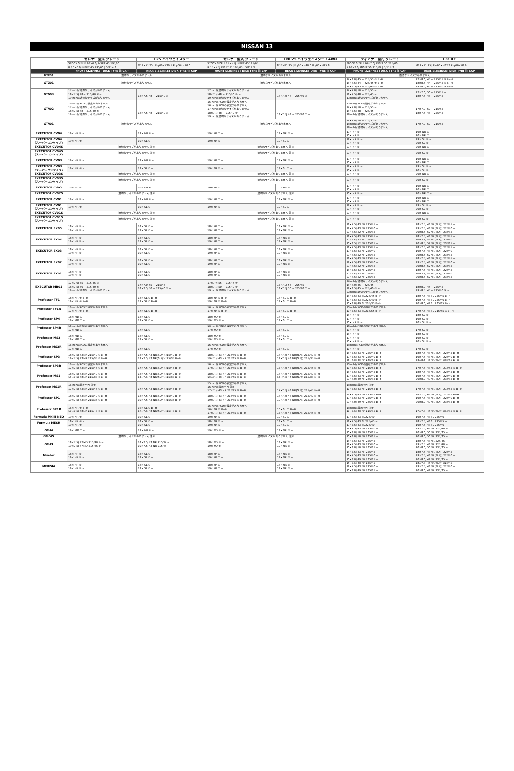NISSAN 13
| | セレナ 型式 グレード | C25 ハイウェイスター | セレナ 型式 グレード | CNC25 ハイウェイスター / 4WD | ティアナ 型式 グレード | L33 XE |
| --- | --- | --- | --- | --- | --- | --- |
| | STOCK SIZE F 16×6.0J INSET 45 195/60 R 16×6.0J INSET 45 195/60 / 5/114.3 | M12×P1.25 / F:φ66×H39.5 R:φ66×H10.0 | STOCK SIZE F 15×5.5J INSET 45 195/65 R 15×5.5J INSET 45 195/65 / 5/114.3 | M12×P1.25 / F:φ66×H40.0 R:φ66×H25.8 | STOCK SIZE F 16×7.0J INSET 50 215/60 R 16×7.0J INSET 50 215/60 / 5/114.3 | M12×P1.25 / F:φ66×H32.7 R:φ66×H9.9 |
| | FRONT SIZE/INSET DISK TYRE 注 CAP | REAR SIZE/INSET DISK TYRE 注 CAP | FRONT SIZE/INSET DISK TYRE 注 CAP | REAR SIZE/INSET DISK TYRE 注 CAP | FRONT SIZE/INSET DISK TYRE 注 CAP | REAR SIZE/INSET DISK TYRE 注 CAP |
| GTF01 | 適切なサイズがありません | | 適切なサイズがありません | | 適切なサイズがありません | |
| GTX01 | 適切なサイズがありません | | 適切なサイズがありません | | 17×8.0J 45 − 215/55 ⑤ B−H 18×8.5J 44 − 225/45 ⑤ B−H 19×8.5J 45 − 225/40 ⑤ B−H | 17×8.0J 45 − 215/55 ⑥ B−H 18×8.5J 44 − 225/45 ⑥ B−H 19×8.5J 45 − 225/40 ⑤ B−H |
| GTV03 | 17inchは適切なサイズがありません 18×7.5J 48 − 215/40 ⑥ − 19inchは適切なサイズがありません | 18×7.5J 48 − 215/40 ⑦ − | 17inchは適切なサイズがありません 18×7.5J 48 − 215/40 ⑥ − 19inchは適切なサイズがありません | 18×7.5J 48 − 215/40 ⑦ − | 17×7.0J 50 − 215/55 − 18×7.5J 48 − 225/45 − 19inchは適切なサイズがありません | 17×7.0J 50 − 215/55 − 18×7.5J 48 − 225/45 − |
| GTV02 | 16inchはPCDの設定がありません 17inchは適切なサイズがありません 18×7.5J 48 − 215/40 ⑥ − 19inchは適切なサイズがありません | 18×7.5J 48 − 215/40 ⑦ − | 15inchはPCDの設定がありません 16inchはPCDの設定がありません 17inchは適切なサイズがありません 18×7.5J 48 − 215/40 ⑥ − 19inchは適切なサイズがありません | 18×7.5J 48 − 215/40 ⑦ − | 16inchはPCDの設定がありません 17×7.0J 50 − 215/55 − 18×7.5J 48 − 225/45 − 19inchは適切なサイズがありません | 17×7.0J 50 − 215/55 − 18×7.5J 48 − 225/45 − |
| GTV01 | 適切なサイズがありません | | 適切なサイズがありません | | 17×7.0J 50 − 215/55 − 18inchは適切なサイズがありません 19inchは適切なサイズがありません | 17×7.0J 50 − 215/55 − |
| EXECUTOR CV04 | 19× HP ① − | 19× NR ① − | 19× HP ① − | 19× NR ① − | 19× NR ① − 20× NR ① | 19× NR ① − 20× NR ① |
| EXECUTOR CV04 (スーパーコンケイブ) | 19× NR ① − | 19× SL ① − | 19× NR ① − | 19× SL ① − | 19× NR ① − 20× NR ① | 19× SL ① − 20× SL ① |
| EXECUTOR CV04S | 適切なサイズがありません 注④ | | 適切なサイズがありません 注④ | | 20× NR ① − | 20× NR ① − |
| EXECUTOR CV04S (スーパーコンケイブ) | 適切なサイズがありません 注④ | | 適切なサイズがありません 注④ | | 20× NR ① − | 20× SL ① − |
| EXECUTOR CV03 | 19× HP ① − | 19× NR ① − | 19× HP ① − | 19× NR ① − | 19× NR ① − 20× NR ① | 19× NR ① − 20× NR ① |
| EXECUTOR CV03 (スーパーコンケイブ) | 19× NR ① − | 19× SL ① − | 19× NR ① − | 19× SL ① − | 19× NR ① − 20× NR ① | 19× SL ① − 20× SL ① |
| EXECUTOR CV03S | 適切なサイズがありません 注④ | | 適切なサイズがありません 注④ | | 20× NR ① − | 20× NR ① − |
| EXECUTOR CV03S (スーパーコンケイブ) | 適切なサイズがありません 注④ | | 適切なサイズがありません 注④ | | 20× NR ① − | 20× SL ① − |
| EXECUTOR CV02 | 19× HP ① − | 19× NR ① − | 19× HP ① − | 19× NR ① − | 19× NR ① − 20× NR ① | 19× NR ① − 20× NR ① |
| EXECUTOR CV02S | 適切なサイズがありません 注④ | | 適切なサイズがありません 注④ | | 20× NR ① − | 20× NR ① − |
| EXECUTOR CV01 | 19× HP ① − | 19× NR ① − | 19× HP ① − | 19× NR ① − | 19× NR ① − 20× NR ① | 19× NR ① − 20× NR ① |
| EXECUTOR CV01 (スーパーコンケイブ) | 19× NR ① − | 19× SL ① − | 19× NR ① − | 19× SL ① − | 19× NR ① − 20× NR ① | 19× SL ① − 20× SL ① |
| EXECUTOR CV01S | 適切なサイズがありません 注④ | | 適切なサイズがありません 注④ | | 20× NR ① − | 20× NR ① − |
| EXECUTOR CV01S (スーパーコンケイブ) | 適切なサイズがありません 注④ | | 適切なサイズがありません 注④ | | 20× NR ① − | 20× SL ① − |
| EXECUTOR EX05 | 18× HP ① − 19× HP ① − | 18× SL ① − 19× SL ① − | 18× HP ① − 19× HP ① − | 18× NR ① − 19× NR ① − | 18×7.5J 43 NR 225/45 − 19×7.5J 43 NR 225/40 − 20×8.5J 52 NR 235/35 − | 18×7.5J 43 NR(SL可) 225/45 − 19×7.5J 43 NR(SL可) 225/40 − 20×8.5J 52 NR(SL可) 235/35 − |
| EXECUTOR EX04 | 18× HP ① − 19× HP ① − | 18× SL ① − 19× SL ① − | 18× HP ① − 19× HP ① − | 18× NR ① − 19× NR ① − | 18×7.5J 43 NR 225/45 − 19×7.5J 43 NR 225/40 − 20×8.5J 52 NR 235/35 − | 18×7.5J 43 NR(SL可) 225/45 − 19×7.5J 43 NR(SL可) 225/40 − 20×8.5J 52 NR(SL可) 235/35 − |
| EXECUTOR EX03 | 18× HP ① − 19× HP ① − | 18× SL ① − 19× SL ① − | 18× HP ① − 19× HP ① − | 18× NR ① − 19× NR ① − | 18×7.5J 43 NR 225/45 − 19×7.5J 43 NR 225/40 − 20×8.5J 52 NR 235/35 − | 18×7.5J 43 NR(SL可) 225/45 − 19×7.5J 43 NR(SL可) 225/40 − 20×8.5J 52 NR(SL可) 235/35 − |
| EXECUTOR EX02 | 18× HP ① − 19× HP ① − | 18× SL ① − 19× SL ① − | 18× HP ① − 19× HP ① − | 18× NR ① − 19× NR ① − | 18×7.5J 43 NR 225/45 − 19×7.5J 43 NR 225/40 − 20×8.5J 52 NR 235/35 − | 18×7.5J 43 NR(SL可) 225/45 − 19×7.5J 43 NR(SL可) 225/40 − 20×8.5J 52 NR(SL可) 235/35 − |
| EXECUTOR EX01 | 18× HP ① − 19× HP ① − | 18× SL ① − 19× SL ① − | 18× HP ① − 19× HP ① − | 18× NR ① − 19× NR ① − | 18×7.5J 43 NR 225/45 − 19×7.5J 43 NR 225/40 − 20×8.5J 52 NR 235/35 − | 18×7.5J 43 NR(SL可) 225/45 − 19×7.5J 43 NR(SL可) 225/40 − 20×8.5J 52 NR(SL可) 235/35 − |
| EXECUTOR MB01 | 17×7.0J 55 − 215/45 ⑦ − 18×7.5J 50 − 215/40 ⑥ − 19inchは適切なサイズがありません | 17×7.0J 55 − 215/45 − 18×7.5J 50 − 215/40 ⑦ − | 17×7.0J 55 − 215/45 ⑦ − 18×7.5J 50 − 215/40 ⑥ − 19inchは適切なサイズがありません | 17×7.0J 55 − 215/45 − 18×7.5J 50 − 215/40 ⑦ − | 17inchは適切なサイズがありません 18×8.0J 45 − 225/45 − 19×8.5J 45 − 225/40 ⑤ − 20inchは適切なサイズがありません | 18×8.0J 45 − 225/45 − 19×8.5J 45 − 225/40 ⑤ − |
| Professor TF1 | 18× NR ① B−H 19× NR ① B−H | 18× SL ① B−H 19× SL ① B−H | 18× NR ① B−H 19× NR ① B−H | 18× SL ① B−H 19× SL ① B−H | 18×7.5J 43 SL 225/45 B−H 19×7.5J 43 SL 225/40 B−H 20×8.0J 49 SL 235/35 B−H | 18×7.5J 43 SL 225/45 B−H 19×7.5J 43 SL 225/40 B−H 20×8.0J 49 SL 235/35 B−H |
| Professor TF1R | 16inchはPCDの設定がありません 17× NR ① B−H | 17× SL ① B−H | 16inchはPCDの設定がありません 17× NR ① B−H | 17× SL ① B−H | 16inchはPCDの設定がありません 17×7.5J 43 SL 215/55 B−H | 17×7.5J 43 SL 215/55 ⑤ B−H |
| Professor SP4 | 18× MD ① − 19× MD ① − | 18× SL ① − 19× SL ① − | 18× MD ① − 19× MD ① − | 18× SL ① − 19× SL ① − | 18× NR ① − 19× NR ① − 20× NR ① − | 18× SL ① − 19× SL ① − 20× SL ① − |
| Professor SP4R | 16inchはPCDの設定がありません 17× MD ① − | 17× SL ① − | 16inchはPCDの設定がありません 17× MD ① − | 17× SL ① − | 16inchはPCDの設定がありません 17× NR ① − | 17× SL ① − |
| Professor MS3 | 18× MD ① − 19× MD ① − | 18× SL ① − 19× SL ① − | 18× MD ① − 19× MD ① − | 18× SL ① − 19× SL ① − | 18× NR ① − 19× NR ① − 20× NR ① − | 18× SL ① − 19× SL ① − 20× SL ① − |
| Professor MS3R | 16inchはPCDの設定がありません 17× MD ① − | 17× SL ① − | 16inchはPCDの設定がありません 17× MD ① − | 17× SL ① − | 16inchはPCDの設定がありません 17× NR ① − | 17× SL ① − |
| Professor SP3 | 18×7.5J 43 NR 215/40 ⑥ B−H 19×7.5J 43 NR 215/35 ⑥ B−H | 18×7.5J 43 NR(SL可) 215/40 B−H 19×7.5J 43 NR(SL可) 215/35 B−H | 18×7.5J 43 NR 215/40 ⑥ B−H 19×7.5J 43 NR 215/35 ⑥ B−H | 18×7.5J 43 NR(SL可) 215/40 B−H 19×7.5J 43 NR(SL可) 215/35 B−H | 18×7.5J 43 NR 225/45 B−H 19×7.5J 43 NR 225/40 B−H 20×8.0J 49 NR 235/35 B−H | 18×7.5J 43 NR(SL可) 225/45 B−H 19×7.5J 43 NR(SL可) 225/40 B−H 20×8.0J 49 NR(SL可) 235/35 B−H |
| Professor SP3R | 16inchはPCDの設定がありません 17×7.5J 43 NR 215/45 ⑥ B−H | 17×7.5J 43 NR(SL可) 215/45 B−H | 16inchはPCDの設定がありません 17×7.5J 43 NR 215/45 ⑥ B−H | 17×7.5J 43 NR(SL可) 215/45 B−H | 16inchはPCDの設定がありません 17×7.5J 43 NR 215/55 B−H | 17×7.5J 43 NR(SL可) 215/55 ⑤ B−H |
| Professor MS1 | 18×7.5J 43 NR 215/40 ⑥ B−H 19×7.5J 43 NR 215/35 ⑥ B−H | 18×7.5J 43 NR(SL可) 215/40 B−H 19×7.5J 43 NR(SL可) 215/35 B−H | 18×7.5J 43 NR 215/40 ⑥ B−H 19×7.5J 43 NR 215/35 ⑥ B−H | 18×7.5J 43 NR(SL可) 215/40 B−H 19×7.5J 43 NR(SL可) 215/35 B−H | 18×7.5J 43 NR 225/45 B−H 19×7.5J 43 NR 225/40 B−H 20×8.0J 49 NR 235/35 B−H | 18×7.5J 43 NR(SL可) 225/45 B−H 19×7.5J 43 NR(SL可) 225/40 B−H 20×8.0J 49 NR(SL可) 235/35 B−H |
| Professor MS1R | 16inchは装着不可 注⑧ 17×7.5J 43 NR 215/45 ⑥ B−H | 17×7.5J 43 NR(SL可) 215/45 B−H | 15inchはPCDの設定がありません 16inchは装着不可 注⑧ 17×7.5J 43 NR 215/45 ⑥ B−H | 17×7.5J 43 NR(SL可) 215/45 B−H | 16inchは装着不可 注⑧ 17×7.5J 43 NR 215/55 B−H | 17×7.5J 43 NR(SL可) 215/55 ⑤ B−H |
| Professor SP1 | 18×7.5J 43 NR 215/40 ⑥ B−H 19×7.5J 43 NR 215/35 ⑥ B−H | 18×7.5J 43 NR(SL可) 215/40 B−H 19×7.5J 43 NR(SL可) 215/35 B−H | 18×7.5J 43 NR 215/40 ⑥ B−H 19×7.5J 43 NR 215/35 ⑥ B−H | 18×7.5J 43 NR(SL可) 215/40 B−H 19×7.5J 43 NR(SL可) 215/35 B−H | 18×7.5J 43 NR 225/45 B−H 19×7.5J 43 NR 225/40 B−H 20×8.0J 49 NR 235/35 B−H | 18×7.5J 43 NR(SL可) 225/45 B−H 19×7.5J 43 NR(SL可) 225/40 B−H 20×8.0J 49 NR(SL可) 235/35 B−H |
| Professor SP1R | 16× NR ① B−H 17×7.5J 43 NR 215/45 ⑥ B−H | 16× SL ① B−H 17×7.5J 43 NR(SL可) 215/45 B−H | 15inchはPCDの設定がありません 16× NR ① B−H 17×7.5J 43 NR 215/45 ⑥ B−H | 16× SL ① B−H 17×7.5J 43 NR(SL可) 215/45 B−H | 16inchは装着不可 注⑧ 17×7.5J 43 NR 215/55 B−H | 17×7.5J 43 NR(SL可) 215/55 ⑤ B−H |
| Formula MK-Ⅲ NEO | 19× NR ① − | 19× SL ① − | 19× NR ① − | 19× SL ① − | 19×7.5J 43 SL 225/40 − | 19×7.5J 43 SL 225/40 − |
| Formula MESH | 18× NR ① − 19× NR ① − | 18× SL ① − 19× SL ① − | 18× NR ① − 19× NR ① − | 18× SL ① − 19× SL ① − | 18×7.5J 43 SL 225/45 − 19×7.5J 43 SL 225/40 − | 18×7.5J 43 SL 225/45 − 19×7.5J 43 SL 225/40 − |
| GT-04 | 19× MD ① − | 19× NR ① − | 19× MD ① − | 19× NR ① − | 19×7.5J 43 NR 225/40 − 20×8.0J 50 NR 235/35 − | 19×7.5J 43 NR 225/40 − 20×8.0J 50 NR 235/35 − |
| GT-04S | 適切なサイズがありません 注④ | | 適切なサイズがありません 注④ | | 20×8.0J 50 NR 235/35 − | 20×8.0J 50 NR 235/35 − |
| GT-03 | 18×7.5J 47 MD 215/40 ⑤ − 19×7.5J 47 MD 215/35 ⑤ − | 18×7.5J 43 NR 215/40 − 19×7.5J 43 NR 215/35 − | 18× MD ① − 19× MD ① − | 18× NR ① − 19× NR ① − | 18×7.5J 43 NR 225/45 − 19×7.5J 43 NR 225/40 − 20×8.0J 50 NR 235/35 − | 18×7.5J 43 NR 225/45 − 19×7.5J 43 NR 225/40 − 20×8.0J 50 NR 235/35 − |
| Mueller | 18× HP ① − 19× HP ① − | 18× SL ① − 19× SL ① − | 18× HP ① − 19× HP ① − | 18× NR ① − 19× NR ① − | 18×7.5J 43 NR 225/45 − 19×7.5J 43 NR 225/40 − 20×8.0J 49 NR 235/35 − | 18×7.5J 43 NR(SL可) 225/45 − 19×7.5J 43 NR(SL可) 225/40 − 20×8.0J 49 NR 235/35 − |
| MERISIA | 18× HP ① − 19× HP ① − | 18× SL ① − 19× SL ① − | 18× HP ① − 19× HP ① − | 18× NR ① − 19× NR ① − | 18×7.5J 43 NR 225/45 − 19×7.5J 43 NR 225/40 − 20×8.0J 49 NR 235/35 − | 18×7.5J 43 NR(SL可) 225/45 − 19×7.5J 43 NR(SL可) 225/40 − 20×8.0J 49 NR 235/35 − |